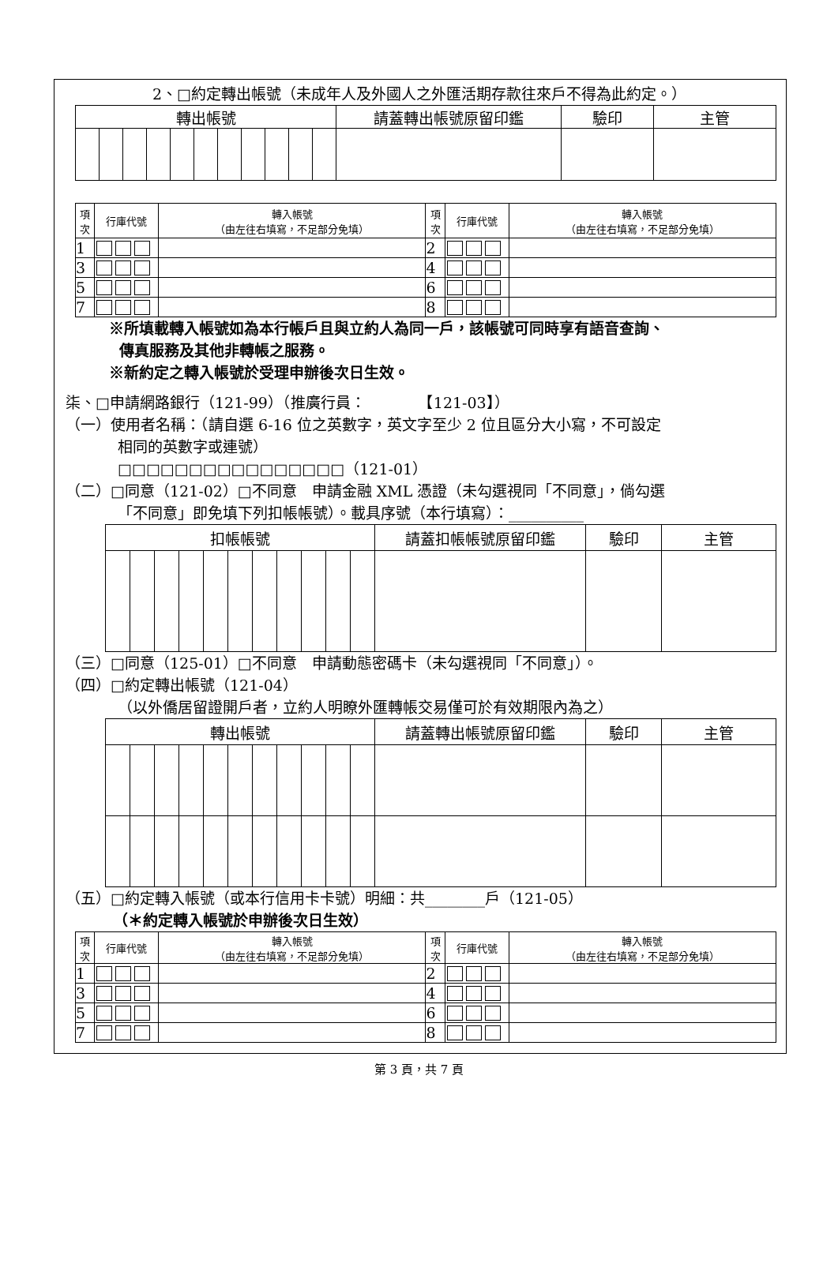2、□約定轉出帳號（未成年人及外國人之外匯活期存款往來戶不得為此約定。）
| 轉出帳號 | | | | | | | | | | | 請蓋轉出帳號原留印鑑 | 驗印 | 主管 |
| --- | --- | --- | --- | --- | --- | --- | --- | --- | --- | --- | --- | --- | --- |
| 項 次 | 行庫代號 | 轉入帳號 （由左往右填寫，不足部分免填） | 項 次 | 行庫代號 | 轉入帳號 （由左往右填寫，不足部分免填） |
| --- | --- | --- | --- | --- | --- |
| 1 | | | 2 | | |
| 3 | | | 4 | | |
| 5 | | | 6 | | |
| 7 | | | 8 | | |
※所填載轉入帳號如為本行帳戶且與立約人為同一戶，該帳號可同時享有語音查詢、
傳真服務及其他非轉帳之服務。
※新約定之轉入帳號於受理申辦後次日生效。
柒、□申請網路銀行（121-99）（推廣行員：　　　　【121-03】）
（一）使用者名稱：（請自選 6-16 位之英數字，英文字至少 2 位且區分大小寫，不可設定
相同的英數字或連號）
□□□□□□□□□□□□□□□□（121-01）
（二）□同意（121-02）□不同意　申請金融 XML 憑證（未勾選視同「不同意」，倘勾選
「不同意」即免填下列扣帳帳號）。載具序號（本行填寫）：__________
| 扣帳帳號 | | | | | | | | | | | 請蓋扣帳帳號原留印鑑 | 驗印 | 主管 |
| --- | --- | --- | --- | --- | --- | --- | --- | --- | --- | --- | --- | --- | --- |
（三）□同意（125-01）□不同意　申請動態密碼卡（未勾選視同「不同意」）。
（四）□約定轉出帳號（121-04）
（以外僑居留證開戶者，立約人明瞭外匯轉帳交易僅可於有效期限內為之）
| 轉出帳號 | | | | | | | | | | | 請蓋轉出帳號原留印鑑 | 驗印 | 主管 |
| --- | --- | --- | --- | --- | --- | --- | --- | --- | --- | --- | --- | --- | --- |
（五）□約定轉入帳號（或本行信用卡卡號）明細：共________戶（121-05）
（＊約定轉入帳號於申辦後次日生效）
| 項 次 | 行庫代號 | 轉入帳號 （由左往右填寫，不足部分免填） | 項 次 | 行庫代號 | 轉入帳號 （由左往右填寫，不足部分免填） |
| --- | --- | --- | --- | --- | --- |
| 1 | | | 2 | | |
| 3 | | | 4 | | |
| 5 | | | 6 | | |
| 7 | | | 8 | | |
第 3 頁，共 7 頁